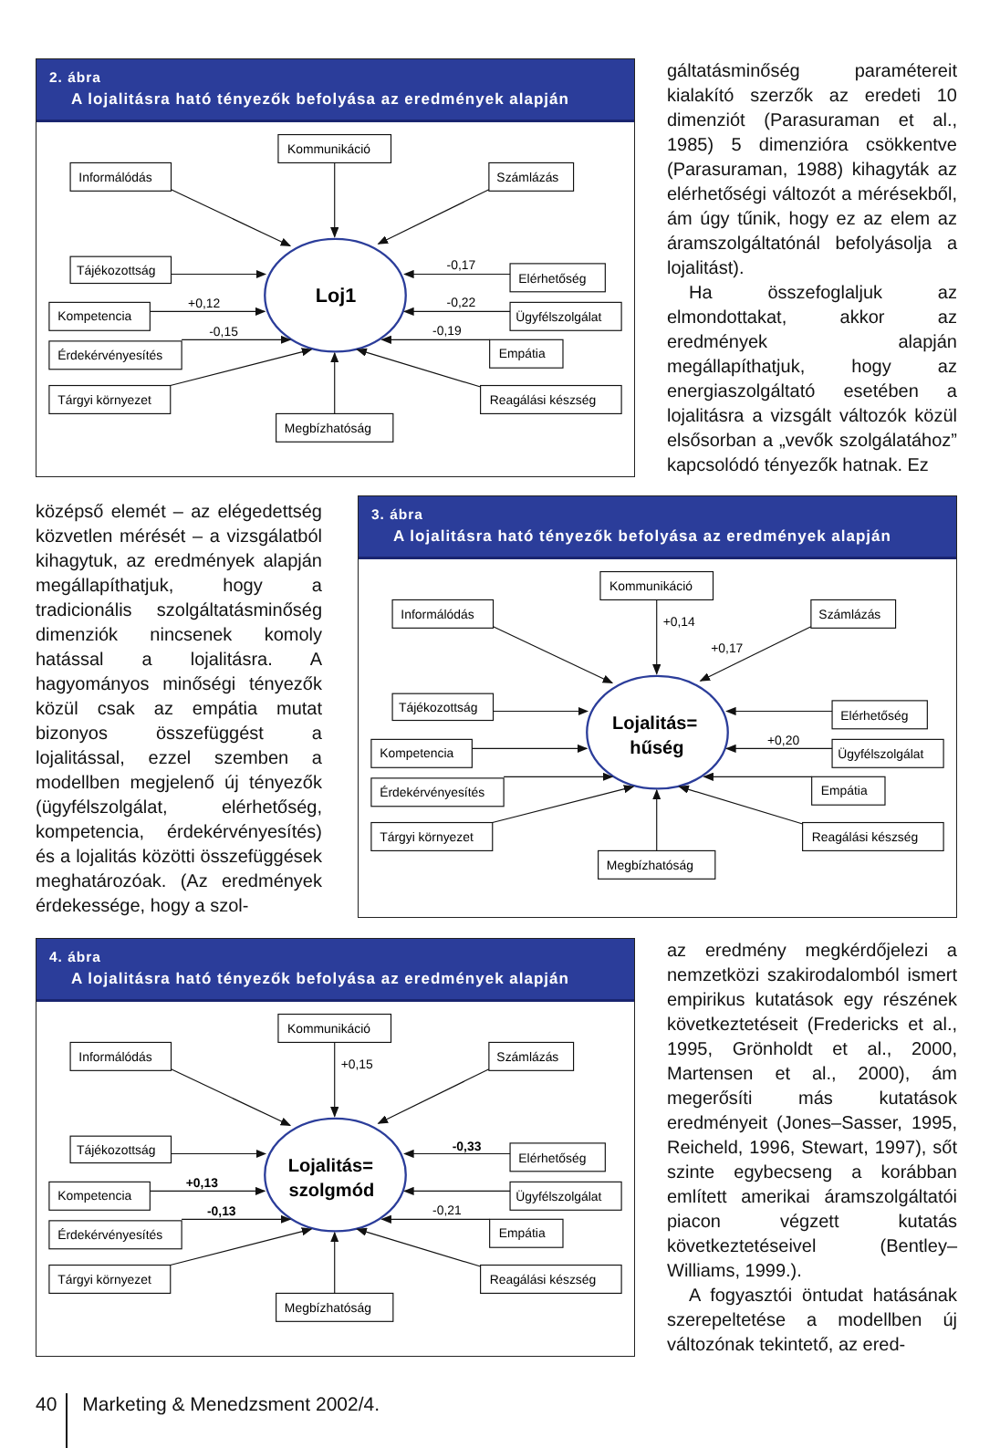2. ábra
A lojalitásra ható tényezők befolyása az eredmények alapján
Kommunikáció
Informálódás
Számlázás
Tájékozottság
Kompetencia
Érdekérvényesítés
Tárgyi környezet
Megbízhatóság
Elérhetőség
Ügyfélszolgálat
Empátia
Reagálási készség
+0,12
-0,15
-0,17
-0,22
-0,19
Loj1
gáltatásminőség paramétereit kialakító szerzők az eredeti 10 dimenziót (Parasuraman et al., 1985) 5 dimenzióra csökkentve (Parasuraman, 1988) kihagyták az elérhetőségi változót a mérésekből, ám úgy tűnik, hogy ez az elem az áramszolgáltatónál befolyásolja a lojalitást).
Ha összefoglaljuk az elmondottakat, akkor az eredmények alapján megállapíthatjuk, hogy az energiaszolgáltató esetében a lojalitásra a vizsgált változók közül elsősorban a „vevők szolgálatához” kapcsolódó tényezők hatnak. Ez
középső elemét – az elégedettség közvetlen mérését – a vizsgálatból kihagytuk, az eredmények alapján megállapíthatjuk, hogy a tradicionális szolgáltatásminőség dimenziók nincsenek komoly hatással a lojalitásra. A hagyományos minőségi tényezők közül csak az empátia mutat bizonyos összefüggést a lojalitással, ezzel szemben a modellben megjelenő új tényezők (ügyfélszolgálat, elérhetőség, kompetencia, érdekérvényesítés) és a lojalitás közötti összefüggések meghatározóak. (Az eredmények érdekessége, hogy a szol-
3. ábra
A lojalitásra ható tényezők befolyása az eredmények alapján
Kommunikáció
Informálódás
Számlázás
Tájékozottság
Kompetencia
Érdekérvényesítés
Tárgyi környezet
Megbízhatóság
Elérhetőség
Ügyfélszolgálat
Empátia
Reagálási készség
+0,14
+0,17
+0,20
Lojalitás=
hűség
4. ábra
A lojalitásra ható tényezők befolyása az eredmények alapján
Kommunikáció
Informálódás
Számlázás
Tájékozottság
Kompetencia
Érdekérvényesítés
Tárgyi környezet
Megbízhatóság
Elérhetőség
Ügyfélszolgálat
Empátia
Reagálási készség
+0,15
-0,33
+0,13
-0,13
-0,21
Lojalitás=
szolgmód
az eredmény megkérdőjelezi a nemzetközi szakirodalomból ismert empirikus kutatások egy részének következtetéseit (Fredericks et al., 1995, Grönholdt et al., 2000, Martensen et al., 2000), ám megerősíti más kutatások eredményeit (Jones–Sasser, 1995, Reicheld, 1996, Stewart, 1997), sőt szinte egybecseng a korábban említett amerikai áramszolgáltatói piacon végzett kutatás következtetéseivel (Bentley–Williams, 1999.).
A fogyasztói öntudat hatásának szerepeltetése a modellben új változónak tekintető, az ered-
40
Marketing & Menedzsment 2002/4.